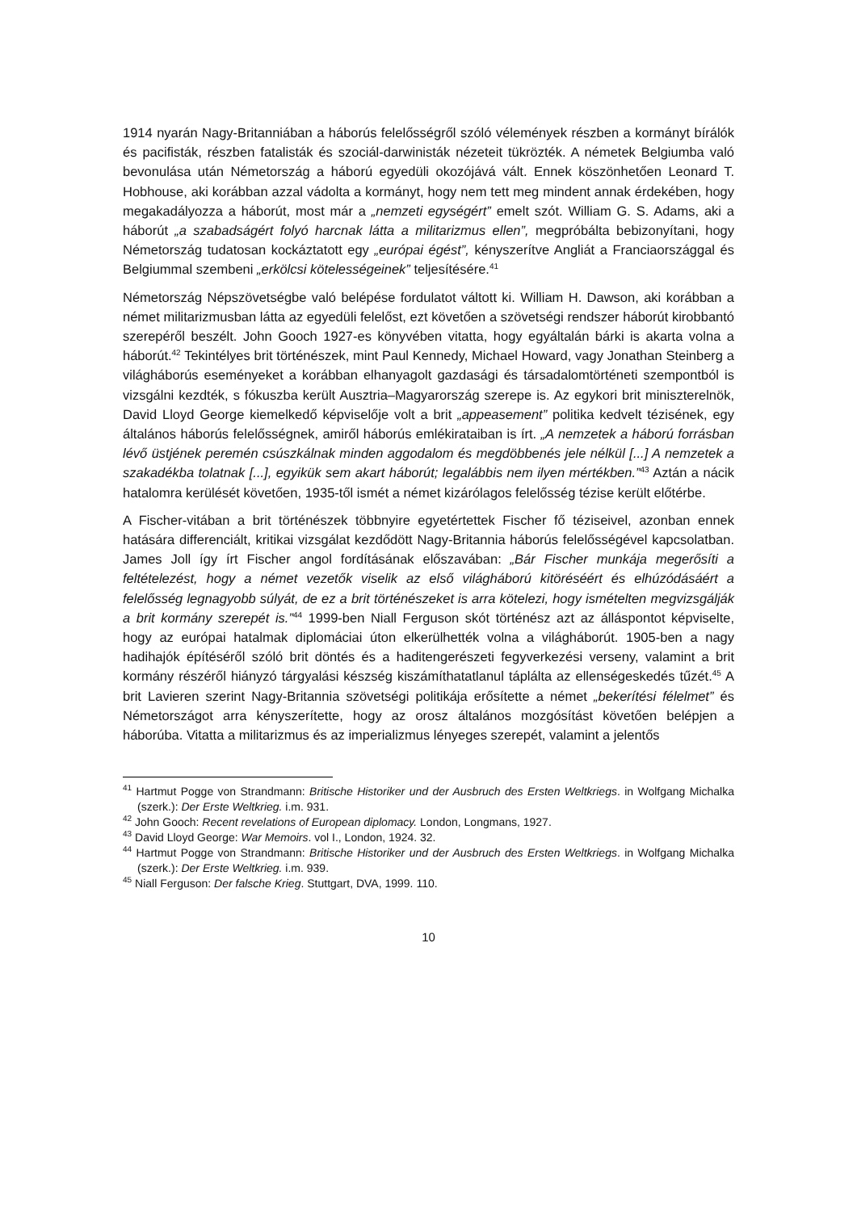1914 nyarán Nagy-Britanniában a háborús felelősségről szóló vélemények részben a kormányt bírálók és pacifisták, részben fatalisták és szociál-darwinisták nézeteit tükrözték. A németek Belgiumba való bevonulása után Németország a háború egyedüli okozójává vált. Ennek köszönhetően Leonard T. Hobhouse, aki korábban azzal vádolta a kormányt, hogy nem tett meg mindent annak érdekében, hogy megakadályozza a háborút, most már a „nemzeti egységért” emelt szót. William G. S. Adams, aki a háborút „a szabadságért folyó harcnak látta a militarizmus ellen”, megpróbálta bebizonyítani, hogy Németország tudatosan kockáztatott egy „európai égést”, kényszerítve Angliát a Franciaországgal és Belgiummal szembeni „erkölcsi kötelességeinek” teljesítésére.<sup>41</sup>
Németország Népszövetségbe való belépése fordulatot váltott ki. William H. Dawson, aki korábban a német militarizmusban látta az egyedüli felelőst, ezt követően a szövetségi rendszer háborút kirobbantó szerepéről beszélt. John Gooch 1927-es könyvében vitatta, hogy egyáltalán bárki is akarta volna a háborút.<sup>42</sup> Tekintélyes brit történészek, mint Paul Kennedy, Michael Howard, vagy Jonathan Steinberg a világháborús eseményeket a korábban elhanyagolt gazdasági és társadalomtörténeti szempontból is vizsgálni kezdték, s fókuszba került Ausztria–Magyarország szerepe is. Az egykori brit miniszterelnök, David Lloyd George kiemelkedő képviselője volt a brit „appeasement” politika kedvelt tézisének, egy általános háborús felelősségnek, amiről háborús emlékirataiban is írt. „A nemzetek a háború forrásban lévő üstjének peremén csúszkálnak minden aggodalom és megdöbbenés jele nélkül [...] A nemzetek a szakadékba tolatnak [...], egyikük sem akart háborút; legalábbis nem ilyen mértékben.”<sup>43</sup> Aztán a nácik hatalomra kerülését követően, 1935-től ismét a német kizárólagos felelősség tézise került előtérbe.
A Fischer-vitában a brit történészek többnyire egyetértettek Fischer fő téziseivel, azonban ennek hatására differenciált, kritikai vizsgálat kezdődött Nagy-Britannia háborús felelősségével kapcsolatban. James Joll így írt Fischer angol fordításának előszavában: „Bár Fischer munkája megerősíti a feltételezést, hogy a német vezetők viselik az első világháború kitöréséért és elhúzódásáért a felelősség legnagyobb súlyát, de ez a brit történészeket is arra kötelezi, hogy ismételten megvizsgálják a brit kormány szerepét is.”<sup>44</sup> 1999-ben Niall Ferguson skót történész azt az álláspontot képviselte, hogy az európai hatalmak diplomáciai úton elkerülhették volna a világháborút. 1905-ben a nagy hadihajók építéséről szóló brit döntés és a haditengerészeti fegyverkezési verseny, valamint a brit kormány részéről hiányzó tárgyalási készség kiszámíthatatlanul táplálta az ellenségeskedés tűzét.<sup>45</sup> A brit Lavieren szerint Nagy-Britannia szövetségi politikája erősítette a német „bekerítési félelmet” és Németországot arra kényszerítette, hogy az orosz általános mozgósítást követően belépjen a háborúba. Vitatta a militarizmus és az imperializmus lényeges szerepét, valamint a jelentős
<sup>41</sup> Hartmut Pogge von Strandmann: Britische Historiker und der Ausbruch des Ersten Weltkriegs. in Wolfgang Michalka (szerk.): Der Erste Weltkrieg. i.m. 931.
<sup>42</sup> John Gooch: Recent revelations of European diplomacy. London, Longmans, 1927.
<sup>43</sup> David Lloyd George: War Memoirs. vol I., London, 1924. 32.
<sup>44</sup> Hartmut Pogge von Strandmann: Britische Historiker und der Ausbruch des Ersten Weltkriegs. in Wolfgang Michalka (szerk.): Der Erste Weltkrieg. i.m. 939.
<sup>45</sup> Niall Ferguson: Der falsche Krieg. Stuttgart, DVA, 1999. 110.
10